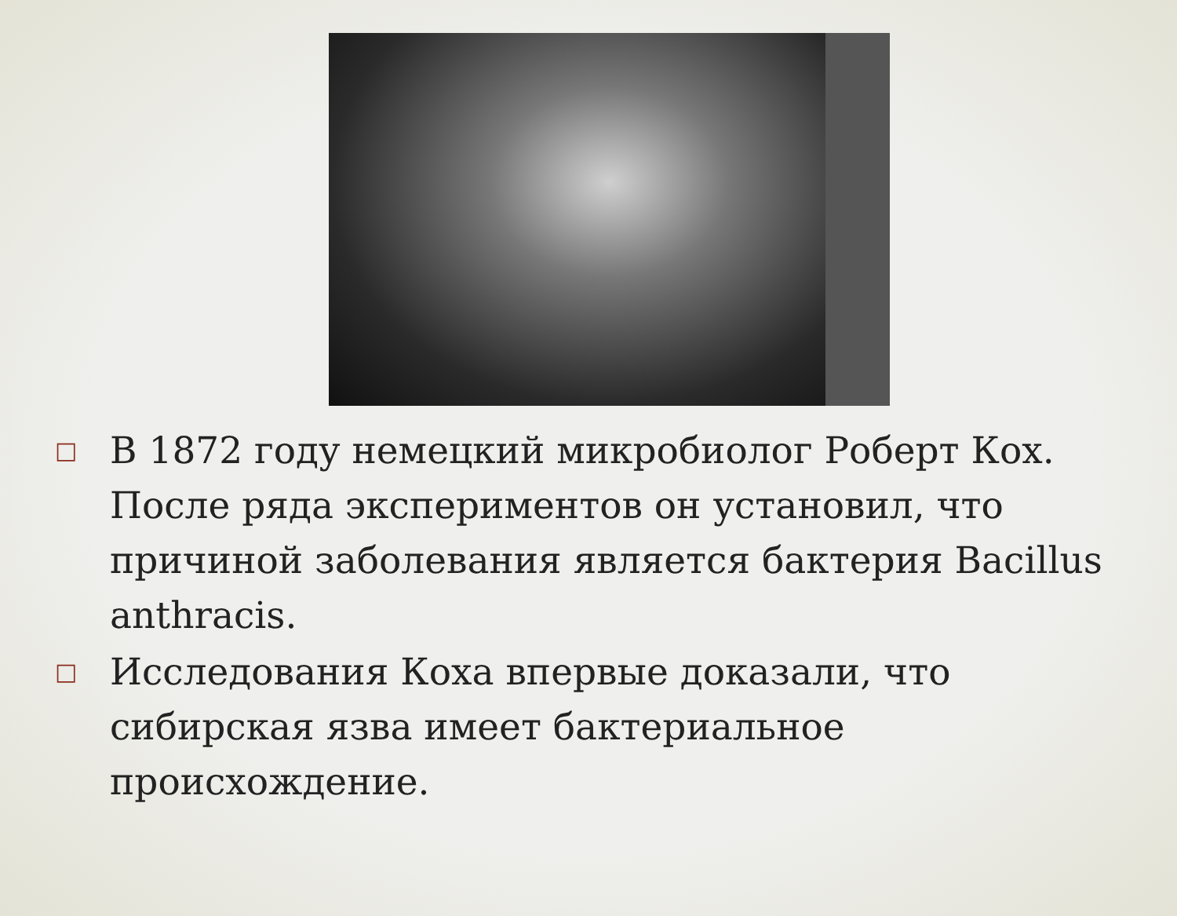□ В 1872 году немецкий микробиолог Роберт Кох. После ряда экспериментов он установил, что причиной заболевания является бактерия Bacillus anthracis.
□ Исследования Коха впервые доказали, что сибирская язва имеет бактериальное происхождение.